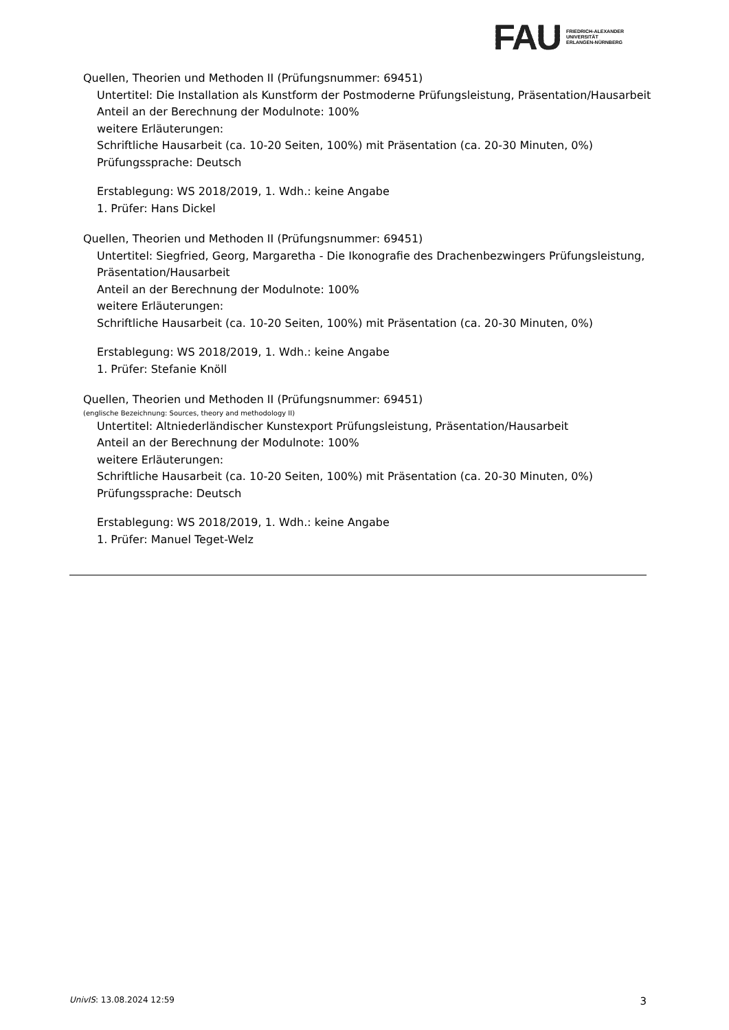FAU
FRIEDRICH-ALEXANDER
UNIVERSITÄT
ERLANGEN-NÜRNBERG
Quellen, Theorien und Methoden II (Prüfungsnummer: 69451)
Untertitel: Die Installation als Kunstform der Postmoderne Prüfungsleistung, Präsentation/Hausarbeit
Anteil an der Berechnung der Modulnote: 100%
weitere Erläuterungen:
Schriftliche Hausarbeit (ca. 10-20 Seiten, 100%) mit Präsentation (ca. 20-30 Minuten, 0%)
Prüfungssprache: Deutsch
Erstablegung: WS 2018/2019, 1. Wdh.: keine Angabe
1. Prüfer: Hans Dickel
Quellen, Theorien und Methoden II (Prüfungsnummer: 69451)
Untertitel: Siegfried, Georg, Margaretha - Die Ikonografie des Drachenbezwingers Prüfungsleistung, Präsentation/Hausarbeit
Anteil an der Berechnung der Modulnote: 100%
weitere Erläuterungen:
Schriftliche Hausarbeit (ca. 10-20 Seiten, 100%) mit Präsentation (ca. 20-30 Minuten, 0%)
Erstablegung: WS 2018/2019, 1. Wdh.: keine Angabe
1. Prüfer: Stefanie Knöll
Quellen, Theorien und Methoden II (Prüfungsnummer: 69451)
(englische Bezeichnung: Sources, theory and methodology II)
Untertitel: Altniederländischer Kunstexport Prüfungsleistung, Präsentation/Hausarbeit
Anteil an der Berechnung der Modulnote: 100%
weitere Erläuterungen:
Schriftliche Hausarbeit (ca. 10-20 Seiten, 100%) mit Präsentation (ca. 20-30 Minuten, 0%)
Prüfungssprache: Deutsch
Erstablegung: WS 2018/2019, 1. Wdh.: keine Angabe
1. Prüfer: Manuel Teget-Welz
UnivIS: 13.08.2024 12:59 3